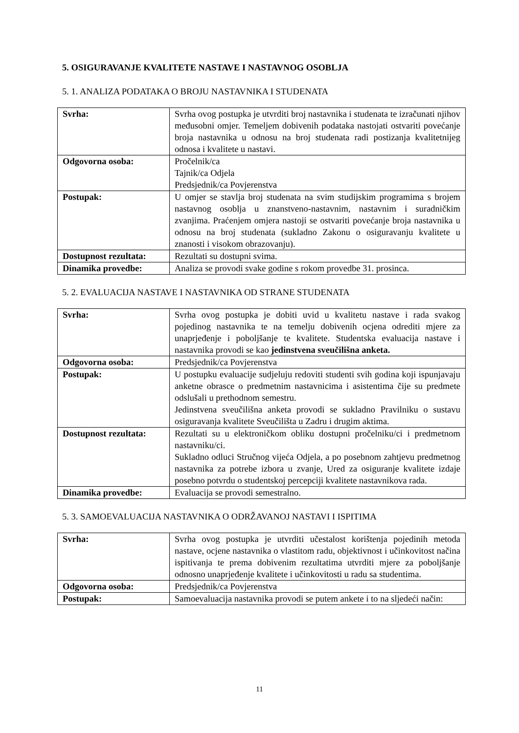5. OSIGURAVANJE KVALITETE NASTAVE I NASTAVNOG OSOBLJA
5. 1. ANALIZA PODATAKA O BROJU NASTAVNIKA I STUDENATA
| Svrha: | Svrha ovog postupka je utvrditi broj nastavnika i studenata te izračunati njihov međusobni omjer. Temeljem dobivenih podataka nastojati ostvariti povećanje broja nastavnika u odnosu na broj studenata radi postizanja kvalitetnijeg odnosa i kvalitete u nastavi. |
| Odgovorna osoba: | Pročelnik/ca Tajnik/ca Odjela Predsjednik/ca Povjerenstva |
| Postupak: | U omjer se stavlja broj studenata na svim studijskim programima s brojem nastavnog osoblja u znanstveno-nastavnim, nastavnim i suradničkim zvanjima. Praćenjem omjera nastoji se ostvariti povećanje broja nastavnika u odnosu na broj studenata (sukladno Zakonu o osiguravanju kvalitete u znanosti i visokom obrazovanju). |
| Dostupnost rezultata: | Rezultati su dostupni svima. |
| Dinamika provedbe: | Analiza se provodi svake godine s rokom provedbe 31. prosinca. |
5. 2. EVALUACIJA NASTAVE I NASTAVNIKA OD STRANE STUDENATA
| Svrha: | Svrha ovog postupka je dobiti uvid u kvalitetu nastave i rada svakog pojedinog nastavnika te na temelju dobivenih ocjena odrediti mjere za unaprjeđenje i poboljšanje te kvalitete. Studentska evaluacija nastave i nastavnika provodi se kao jedinstvena sveučilišna anketa. |
| Odgovorna osoba: | Predsjednik/ca Povjerenstva |
| Postupak: | U postupku evaluacije sudjeluju redoviti studenti svih godina koji ispunjavaju anketne obrasce o predmetnim nastavnicima i asistentima čije su predmete odslušali u prethodnom semestru. Jedinstvena sveučilišna anketa provodi se sukladno Pravilniku o sustavu osiguravanja kvalitete Sveučilišta u Zadru i drugim aktima. |
| Dostupnost rezultata: | Rezultati su u elektroničkom obliku dostupni pročelniku/ci i predmetnom nastavniku/ci. Sukladno odluci Stručnog vijeća Odjela, a po posebnom zahtjevu predmetnog nastavnika za potrebe izbora u zvanje, Ured za osiguranje kvalitete izdaje posebno potvrdu o studentskoj percepciji kvalitete nastavnikova rada. |
| Dinamika provedbe: | Evaluacija se provodi semestralno. |
5. 3. SAMOEVALUACIJA NASTAVNIKA O ODRŽAVANOJ NASTAVI I ISPITIMA
| Svrha: | Svrha ovog postupka je utvrditi učestalost korištenja pojedinih metoda nastave, ocjene nastavnika o vlastitom radu, objektivnost i učinkovitost načina ispitivanja te prema dobivenim rezultatima utvrditi mjere za poboljšanje odnosno unaprjeđenje kvalitete i učinkovitosti u radu sa studentima. |
| Odgovorna osoba: | Predsjednik/ca Povjerenstva |
| Postupak: | Samoevaluacija nastavnika provodi se putem ankete i to na sljedeći način: |
11